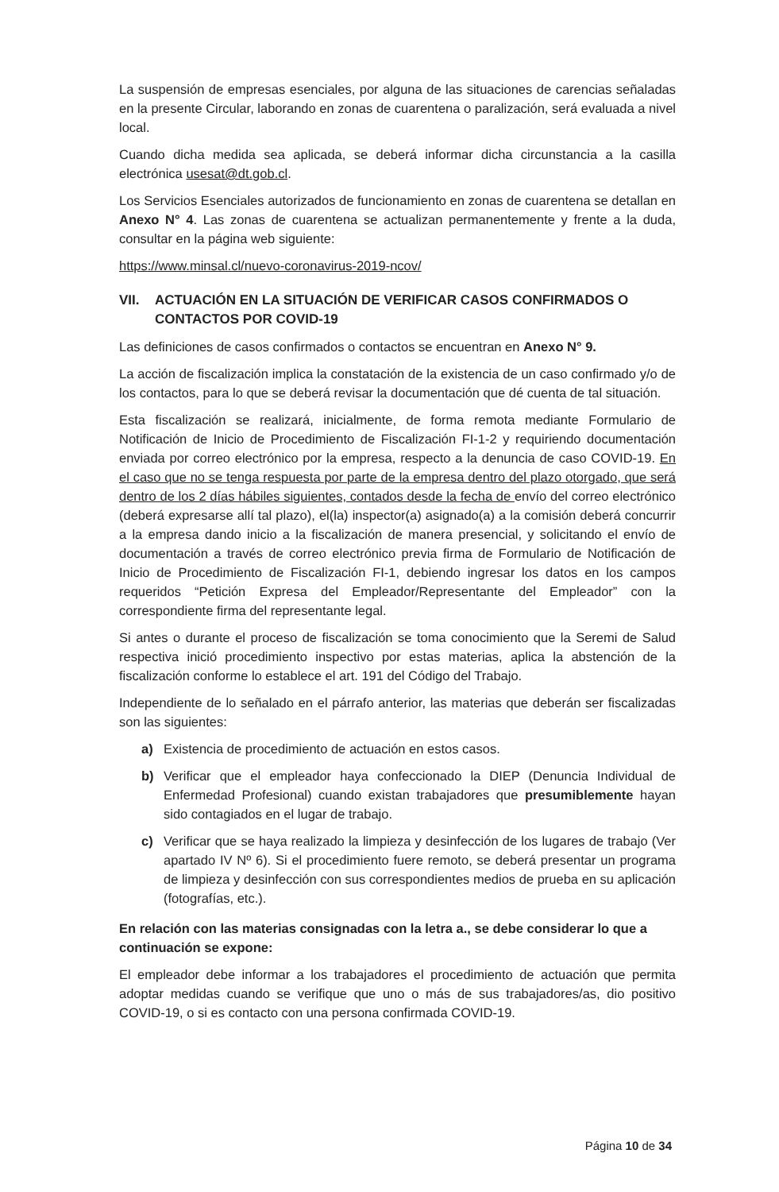La suspensión de empresas esenciales, por alguna de las situaciones de carencias señaladas en la presente Circular, laborando en zonas de cuarentena o paralización, será evaluada a nivel local.
Cuando dicha medida sea aplicada, se deberá informar dicha circunstancia a la casilla electrónica usesat@dt.gob.cl.
Los Servicios Esenciales autorizados de funcionamiento en zonas de cuarentena se detallan en Anexo N° 4. Las zonas de cuarentena se actualizan permanentemente y frente a la duda, consultar en la página web siguiente:
https://www.minsal.cl/nuevo-coronavirus-2019-ncov/
VII. ACTUACIÓN EN LA SITUACIÓN DE VERIFICAR CASOS CONFIRMADOS O CONTACTOS POR COVID-19
Las definiciones de casos confirmados o contactos se encuentran en Anexo N° 9.
La acción de fiscalización implica la constatación de la existencia de un caso confirmado y/o de los contactos, para lo que se deberá revisar la documentación que dé cuenta de tal situación.
Esta fiscalización se realizará, inicialmente, de forma remota mediante Formulario de Notificación de Inicio de Procedimiento de Fiscalización FI-1-2 y requiriendo documentación enviada por correo electrónico por la empresa, respecto a la denuncia de caso COVID-19. En el caso que no se tenga respuesta por parte de la empresa dentro del plazo otorgado, que será dentro de los 2 días hábiles siguientes, contados desde la fecha de envío del correo electrónico (deberá expresarse allí tal plazo), el(la) inspector(a) asignado(a) a la comisión deberá concurrir a la empresa dando inicio a la fiscalización de manera presencial, y solicitando el envío de documentación a través de correo electrónico previa firma de Formulario de Notificación de Inicio de Procedimiento de Fiscalización FI-1, debiendo ingresar los datos en los campos requeridos “Petición Expresa del Empleador/Representante del Empleador” con la correspondiente firma del representante legal.
Si antes o durante el proceso de fiscalización se toma conocimiento que la Seremi de Salud respectiva inició procedimiento inspectivo por estas materias, aplica la abstención de la fiscalización conforme lo establece el art. 191 del Código del Trabajo.
Independiente de lo señalado en el párrafo anterior, las materias que deberán ser fiscalizadas son las siguientes:
a) Existencia de procedimiento de actuación en estos casos.
b) Verificar que el empleador haya confeccionado la DIEP (Denuncia Individual de Enfermedad Profesional) cuando existan trabajadores que presumiblemente hayan sido contagiados en el lugar de trabajo.
c) Verificar que se haya realizado la limpieza y desinfección de los lugares de trabajo (Ver apartado IV Nº 6). Si el procedimiento fuere remoto, se deberá presentar un programa de limpieza y desinfección con sus correspondientes medios de prueba en su aplicación (fotografías, etc.).
En relación con las materias consignadas con la letra a., se debe considerar lo que a continuación se expone:
El empleador debe informar a los trabajadores el procedimiento de actuación que permita adoptar medidas cuando se verifique que uno o más de sus trabajadores/as, dio positivo COVID-19, o si es contacto con una persona confirmada COVID-19.
Página 10 de 34